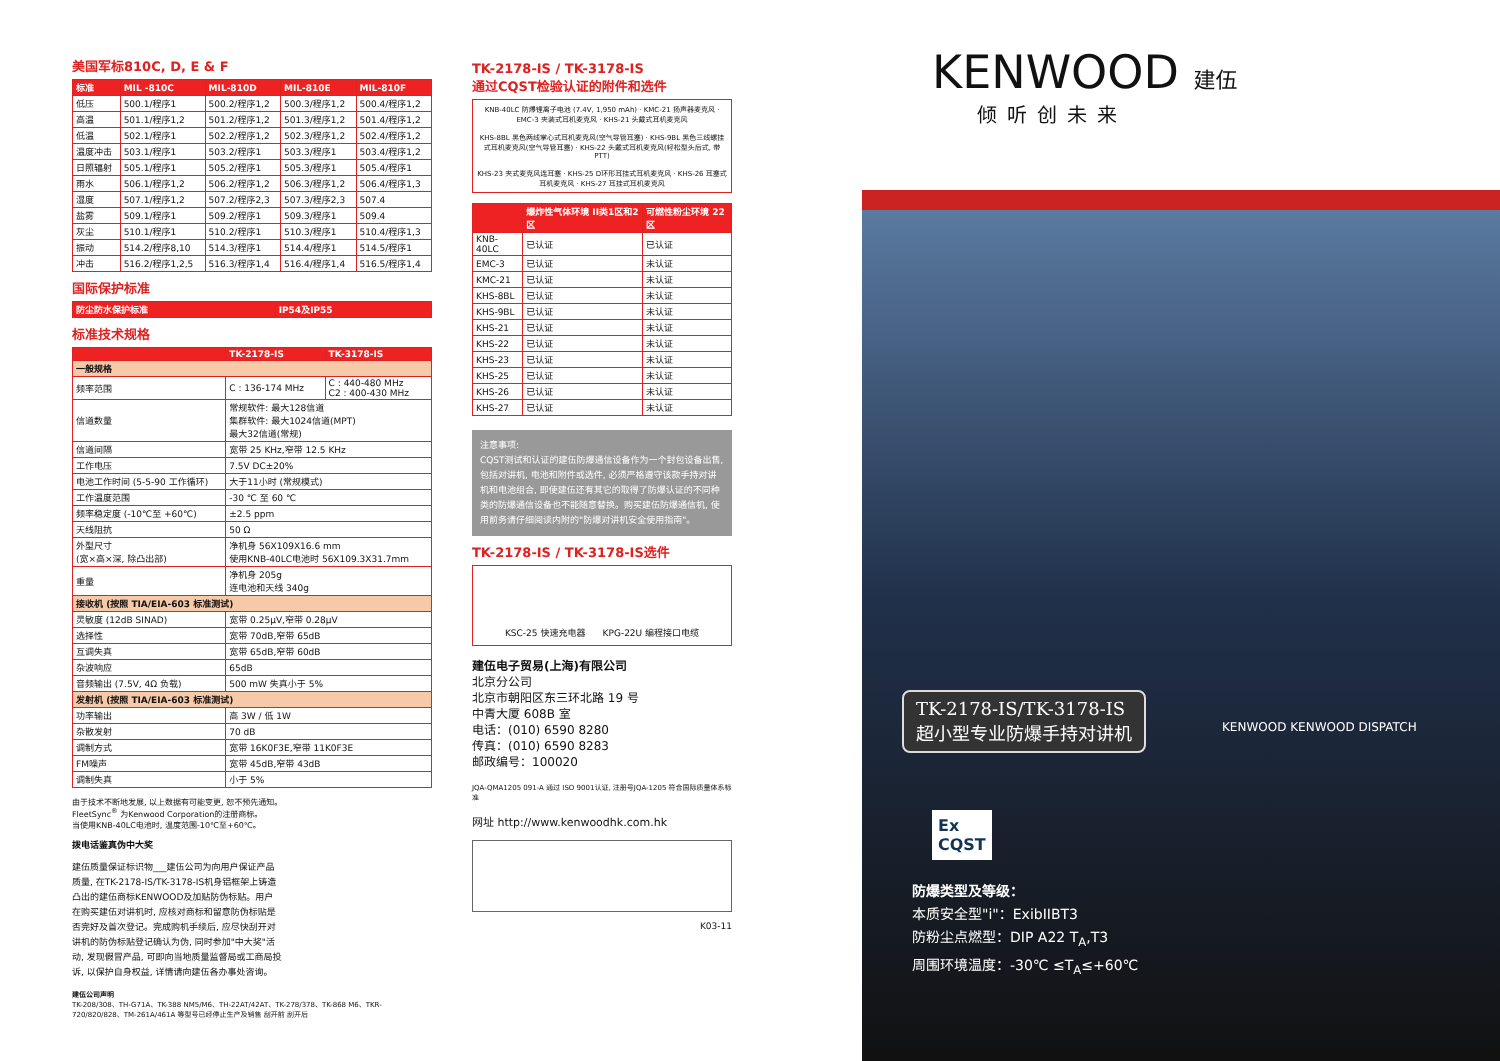美国军标810C, D, E & F
| 标准 | MIL -810C | MIL-810D | MIL-810E | MIL-810F |
| --- | --- | --- | --- | --- |
| 低压 | 500.1/程序1 | 500.2/程序1,2 | 500.3/程序1,2 | 500.4/程序1,2 |
| 高温 | 501.1/程序1,2 | 501.2/程序1,2 | 501.3/程序1,2 | 501.4/程序1,2 |
| 低温 | 502.1/程序1 | 502.2/程序1,2 | 502.3/程序1,2 | 502.4/程序1,2 |
| 温度冲击 | 503.1/程序1 | 503.2/程序1 | 503.3/程序1 | 503.4/程序1,2 |
| 日照辐射 | 505.1/程序1 | 505.2/程序1 | 505.3/程序1 | 505.4/程序1 |
| 雨水 | 506.1/程序1,2 | 506.2/程序1,2 | 506.3/程序1,2 | 506.4/程序1,3 |
| 湿度 | 507.1/程序1,2 | 507.2/程序2,3 | 507.3/程序2,3 | 507.4 |
| 盐雾 | 509.1/程序1 | 509.2/程序1 | 509.3/程序1 | 509.4 |
| 灰尘 | 510.1/程序1 | 510.2/程序1 | 510.3/程序1 | 510.4/程序1,3 |
| 振动 | 514.2/程序8,10 | 514.3/程序1 | 514.4/程序1 | 514.5/程序1 |
| 冲击 | 516.2/程序1,2,5 | 516.3/程序1,4 | 516.4/程序1,4 | 516.5/程序1,4 |
国际保护标准
| 防尘防水保护标准 | IP54及IP55 |
| --- | --- |
标准技术规格
| | TK-2178-IS | TK-3178-IS |
| --- | --- | --- |
| 一般规格 | | |
| 频率范围 | C : 136-174 MHz | C : 440-480 MHz C2 : 400-430 MHz |
| 信道数量 | 常规软件: 最大128信道 集群软件: 最大1024信道(MPT) 最大32信道(常规) | |
| 信道间隔 | 宽带 25 KHz,窄带 12.5 KHz | |
| 工作电压 | 7.5V DC±20% | |
| 电池工作时间 (5-5-90 工作循环) | 大于11小时 (常规模式) | |
| 工作温度范围 | -30 ℃ 至 60 ℃ | |
| 频率稳定度 (-10℃至 +60℃) | ±2.5 ppm | |
| 天线阻抗 | 50 Ω | |
| 外型尺寸 (宽×高×深, 除凸出部) | 净机身 56X109X16.6 mm 使用KNB-40LC电池时 56X109.3X31.7mm | |
| 重量 | 净机身 205g 连电池和天线 340g | |
| 接收机 (按照 TIA/EIA-603 标准测试) | | |
| 灵敏度 (12dB SINAD) | 宽带 0.25μV,窄带 0.28μV | |
| 选择性 | 宽带 70dB,窄带 65dB | |
| 互调失真 | 宽带 65dB,窄带 60dB | |
| 杂波响应 | 65dB | |
| 音频输出 (7.5V, 4Ω 负载) | 500 mW 失真小于 5% | |
| 发射机 (按照 TIA/EIA-603 标准测试) | | |
| 功率输出 | 高 3W / 低 1W | |
| 杂散发射 | 70 dB | |
| 调制方式 | 宽带 16K0F3E,窄带 11K0F3E | |
| FM噪声 | 宽带 45dB,窄带 43dB | |
| 调制失真 | 小于 5% | |
由于技术不断地发展, 以上数据有可能变更, 恕不预先通知。
FleetSync<sup>®</sup> 为Kenwood Corporation的注册商标。
当使用KNB-40LC电池时, 温度范围-10℃至+60℃。
拨电话鉴真伪中大奖
建伍质量保证标识物___建伍公司为向用户保证产品质量, 在TK-2178-IS/TK-3178-IS机身铝框架上铸造凸出的建伍商标KENWOOD及加贴防伪标贴。用户在购买建伍对讲机时, 应核对商标和留意防伪标贴是否完好及首次登记。完成购机手续后, 应尽快刮开对讲机的防伪标贴登记确认为伪, 同时参加"中大奖"活动, 发现假冒产品, 可即向当地质量监督局或工商局投诉, 以保护自身权益, 详情请向建伍各办事处咨询。
建伍公司声明
TK-208/308、TH-G71A、TK-388 NM5/M6、TH-22AT/42AT、TK-278/378、TK-868 M6、TKR-720/820/828、TM-261A/461A 等型号已经停止生产及销售 刮开前 刮开后
TK-2178-IS / TK-3178-IS
通过CQST检验认证的附件和选件
KNB-40LC 防爆锂离子电池 (7.4V, 1,950 mAh) · KMC-21 扬声器麦克风 · EMC-3 夹装式耳机麦克风 · KHS-21 头戴式耳机麦克风
KHS-8BL 黑色两线掌心式耳机麦克风(空气导管耳塞) · KHS-9BL 黑色三线螺挂式耳机麦克风(空气导管耳塞) · KHS-22 头戴式耳机麦克风(轻松型头后式, 带PTT)
KHS-23 夹式麦克风连耳塞 · KHS-25 D环形耳挂式耳机麦克风 · KHS-26 耳塞式耳机麦克风 · KHS-27 耳挂式耳机麦克风
| | 爆炸性气体环境 II类1区和2区 | 可燃性粉尘环境 22区 |
| --- | --- | --- |
| KNB-40LC | 已认证 | 已认证 |
| EMC-3 | 已认证 | 未认证 |
| KMC-21 | 已认证 | 未认证 |
| KHS-8BL | 已认证 | 未认证 |
| KHS-9BL | 已认证 | 未认证 |
| KHS-21 | 已认证 | 未认证 |
| KHS-22 | 已认证 | 未认证 |
| KHS-23 | 已认证 | 未认证 |
| KHS-25 | 已认证 | 未认证 |
| KHS-26 | 已认证 | 未认证 |
| KHS-27 | 已认证 | 未认证 |
注意事项:
CQST测试和认证的建伍防爆通信设备作为一个封包设备出售, 包括对讲机, 电池和附件或选件, 必须严格遵守该款手持对讲机和电池组合, 即使建伍还有其它的取得了防爆认证的不同种类的防爆通信设备也不能随意替换。购买建伍防爆通信机, 使用前务请仔细阅读内附的"防爆对讲机安全使用指南"。
TK-2178-IS / TK-3178-IS选件
KSC-25 快速充电器 KPG-22U 编程接口电缆
建伍电子贸易(上海)有限公司
北京分公司
北京市朝阳区东三环北路 19 号
中青大厦 608B 室
电话：(010) 6590 8280
传真：(010) 6590 8283
邮政编号：100020
JQA-QMA1205 091-A 通过 ISO 9001认证, 注册号JQA-1205 符合国际质量体系标准
网址 http://www.kenwoodhk.com.hk
K03-11
KENWOOD 建伍
倾听创未来
TK-2178-IS/TK-3178-IS
超小型专业防爆手持对讲机
Ex
CQST
防爆类型及等级：
本质安全型"i"：ExibIIBT3
防粉尘点燃型：DIP A22 T<sub>A</sub>,T3
周围环境温度：-30℃ ≤T<sub>A</sub>≤+60℃
KENWOOD KENWOOD DISPATCH